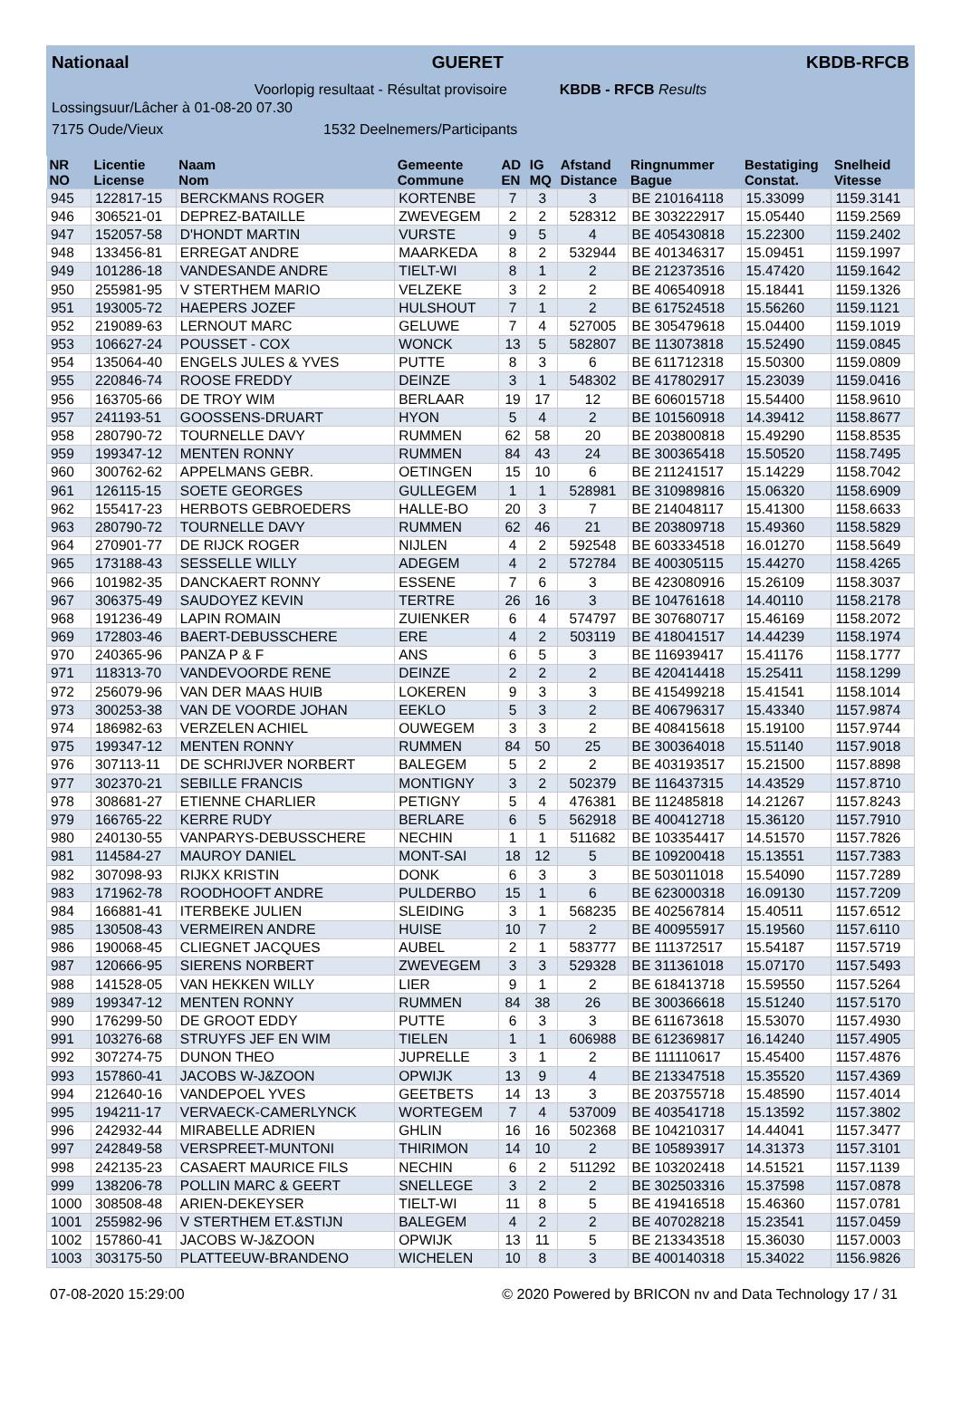Nationaal GUERET KBDB-RFCB
Voorlopig resultaat - Résultat provisoire KBDB - RFCB Results
Lossingsuur/Lâcher à 01-08-20 07.30
7175 Oude/Vieux 1532 Deelnemers/Participants
| NR NO | Licentie License | Naam Nom | Gemeente Commune | AD EN | IG MQ | Afstand Distance | Ringnummer Bague | Bestatiging Constat. | Snelheid Vitesse |
| --- | --- | --- | --- | --- | --- | --- | --- | --- | --- |
| 945 | 122817-15 | BERCKMANS ROGER | KORTENBE | 7 | 3 | 3 | BE 210164118 | 15.33099 | 1159.3141 |
| 946 | 306521-01 | DEPREZ-BATAILLE | ZWEVEGEM | 2 | 2 | 528312 | BE 303222917 | 15.05440 | 1159.2569 |
| 947 | 152057-58 | D'HONDT MARTIN | VURSTE | 9 | 5 | 4 | BE 405430818 | 15.22300 | 1159.2402 |
| 948 | 133456-81 | ERREGAT ANDRE | MAARKEDA | 8 | 2 | 532944 | BE 401346317 | 15.09451 | 1159.1997 |
| 949 | 101286-18 | VANDESANDE ANDRE | TIELT-WI | 8 | 1 | 2 | BE 212373516 | 15.47420 | 1159.1642 |
| 950 | 255981-95 | V STERTHEM MARIO | VELZEKE | 3 | 2 | 2 | BE 406540918 | 15.18441 | 1159.1326 |
| 951 | 193005-72 | HAEPERS JOZEF | HULSHOUT | 7 | 1 | 2 | BE 617524518 | 15.56260 | 1159.1121 |
| 952 | 219089-63 | LERNOUT MARC | GELUWE | 7 | 4 | 527005 | BE 305479618 | 15.04400 | 1159.1019 |
| 953 | 106627-24 | POUSSET - COX | WONCK | 13 | 5 | 582807 | BE 113073818 | 15.52490 | 1159.0845 |
| 954 | 135064-40 | ENGELS JULES & YVES | PUTTE | 8 | 3 | 6 | BE 611712318 | 15.50300 | 1159.0809 |
| 955 | 220846-74 | ROOSE FREDDY | DEINZE | 3 | 1 | 548302 | BE 417802917 | 15.23039 | 1159.0416 |
| 956 | 163705-66 | DE TROY WIM | BERLAAR | 19 | 17 | 12 | BE 606015718 | 15.54400 | 1158.9610 |
| 957 | 241193-51 | GOOSSENS-DRUART | HYON | 5 | 4 | 2 | BE 101560918 | 14.39412 | 1158.8677 |
| 958 | 280790-72 | TOURNELLE DAVY | RUMMEN | 62 | 58 | 20 | BE 203800818 | 15.49290 | 1158.8535 |
| 959 | 199347-12 | MENTEN RONNY | RUMMEN | 84 | 43 | 24 | BE 300365418 | 15.50520 | 1158.7495 |
| 960 | 300762-62 | APPELMANS GEBR. | OETINGEN | 15 | 10 | 6 | BE 211241517 | 15.14229 | 1158.7042 |
| 961 | 126115-15 | SOETE GEORGES | GULLEGEM | 1 | 1 | 528981 | BE 310989816 | 15.06320 | 1158.6909 |
| 962 | 155417-23 | HERBOTS GEBROEDERS | HALLE-BO | 20 | 3 | 7 | BE 214048117 | 15.41300 | 1158.6633 |
| 963 | 280790-72 | TOURNELLE DAVY | RUMMEN | 62 | 46 | 21 | BE 203809718 | 15.49360 | 1158.5829 |
| 964 | 270901-77 | DE RIJCK ROGER | NIJLEN | 4 | 2 | 592548 | BE 603334518 | 16.01270 | 1158.5649 |
| 965 | 173188-43 | SESSELLE WILLY | ADEGEM | 4 | 2 | 572784 | BE 400305115 | 15.44270 | 1158.4265 |
| 966 | 101982-35 | DANCKAERT RONNY | ESSENE | 7 | 6 | 3 | BE 423080916 | 15.26109 | 1158.3037 |
| 967 | 306375-49 | SAUDOYEZ KEVIN | TERTRE | 26 | 16 | 3 | BE 104761618 | 14.40110 | 1158.2178 |
| 968 | 191236-49 | LAPIN ROMAIN | ZUIENKER | 6 | 4 | 574797 | BE 307680717 | 15.46169 | 1158.2072 |
| 969 | 172803-46 | BAERT-DEBUSSCHERE | ERE | 4 | 2 | 503119 | BE 418041517 | 14.44239 | 1158.1974 |
| 970 | 240365-96 | PANZA P & F | ANS | 6 | 5 | 3 | BE 116939417 | 15.41176 | 1158.1777 |
| 971 | 118313-70 | VANDEVOORDE RENE | DEINZE | 2 | 2 | 2 | BE 420414418 | 15.25411 | 1158.1299 |
| 972 | 256079-96 | VAN DER MAAS HUIB | LOKEREN | 9 | 3 | 3 | BE 415499218 | 15.41541 | 1158.1014 |
| 973 | 300253-38 | VAN DE VOORDE JOHAN | EEKLO | 5 | 3 | 2 | BE 406796317 | 15.43340 | 1157.9874 |
| 974 | 186982-63 | VERZELEN ACHIEL | OUWEGEM | 3 | 3 | 2 | BE 408415618 | 15.19100 | 1157.9744 |
| 975 | 199347-12 | MENTEN RONNY | RUMMEN | 84 | 50 | 25 | BE 300364018 | 15.51140 | 1157.9018 |
| 976 | 307113-11 | DE SCHRIJVER NORBERT | BALEGEM | 5 | 2 | 2 | BE 403193517 | 15.21500 | 1157.8898 |
| 977 | 302370-21 | SEBILLE FRANCIS | MONTIGNY | 3 | 2 | 502379 | BE 116437315 | 14.43529 | 1157.8710 |
| 978 | 308681-27 | ETIENNE CHARLIER | PETIGNY | 5 | 4 | 476381 | BE 112485818 | 14.21267 | 1157.8243 |
| 979 | 166765-22 | KERRE RUDY | BERLARE | 6 | 5 | 562918 | BE 400412718 | 15.36120 | 1157.7910 |
| 980 | 240130-55 | VANPARYS-DEBUSSCHERE | NECHIN | 1 | 1 | 511682 | BE 103354417 | 14.51570 | 1157.7826 |
| 981 | 114584-27 | MAUROY DANIEL | MONT-SAI | 18 | 12 | 5 | BE 109200418 | 15.13551 | 1157.7383 |
| 982 | 307098-93 | RIJKX KRISTIN | DONK | 6 | 3 | 3 | BE 503011018 | 15.54090 | 1157.7289 |
| 983 | 171962-78 | ROODHOOFT ANDRE | PULDERBO | 15 | 1 | 6 | BE 623000318 | 16.09130 | 1157.7209 |
| 984 | 166881-41 | ITERBEKE JULIEN | SLEIDING | 3 | 1 | 568235 | BE 402567814 | 15.40511 | 1157.6512 |
| 985 | 130508-43 | VERMEIREN ANDRE | HUISE | 10 | 7 | 2 | BE 400955917 | 15.19560 | 1157.6110 |
| 986 | 190068-45 | CLIEGNET JACQUES | AUBEL | 2 | 1 | 583777 | BE 111372517 | 15.54187 | 1157.5719 |
| 987 | 120666-95 | SIERENS NORBERT | ZWEVEGEM | 3 | 3 | 529328 | BE 311361018 | 15.07170 | 1157.5493 |
| 988 | 141528-05 | VAN HEKKEN WILLY | LIER | 9 | 1 | 2 | BE 618413718 | 15.59550 | 1157.5264 |
| 989 | 199347-12 | MENTEN RONNY | RUMMEN | 84 | 38 | 26 | BE 300366618 | 15.51240 | 1157.5170 |
| 990 | 176299-50 | DE GROOT EDDY | PUTTE | 6 | 3 | 3 | BE 611673618 | 15.53070 | 1157.4930 |
| 991 | 103276-68 | STRUYFS JEF EN WIM | TIELEN | 1 | 1 | 606988 | BE 612369817 | 16.14240 | 1157.4905 |
| 992 | 307274-75 | DUNON THEO | JUPRELLE | 3 | 1 | 2 | BE 111110617 | 15.45400 | 1157.4876 |
| 993 | 157860-41 | JACOBS W-J&ZOON | OPWIJK | 13 | 9 | 4 | BE 213347518 | 15.35520 | 1157.4369 |
| 994 | 212640-16 | VANDEPOEL YVES | GEETBETS | 14 | 13 | 3 | BE 203755718 | 15.48590 | 1157.4014 |
| 995 | 194211-17 | VERVAECK-CAMERLYNCK | WORTEGEM | 7 | 4 | 537009 | BE 403541718 | 15.13592 | 1157.3802 |
| 996 | 242932-44 | MIRABELLE ADRIEN | GHLIN | 16 | 16 | 502368 | BE 104210317 | 14.44041 | 1157.3477 |
| 997 | 242849-58 | VERSPREET-MUNTONI | THIRIMON | 14 | 10 | 2 | BE 105893917 | 14.31373 | 1157.3101 |
| 998 | 242135-23 | CASAERT MAURICE FILS | NECHIN | 6 | 2 | 511292 | BE 103202418 | 14.51521 | 1157.1139 |
| 999 | 138206-78 | POLLIN MARC & GEERT | SNELLEGE | 3 | 2 | 2 | BE 302503316 | 15.37598 | 1157.0878 |
| 1000 | 308508-48 | ARIEN-DEKEYSER | TIELT-WI | 11 | 8 | 5 | BE 419416518 | 15.46360 | 1157.0781 |
| 1001 | 255982-96 | V STERTHEM ET.&STIJN | BALEGEM | 4 | 2 | 2 | BE 407028218 | 15.23541 | 1157.0459 |
| 1002 | 157860-41 | JACOBS W-J&ZOON | OPWIJK | 13 | 11 | 5 | BE 213343518 | 15.36030 | 1157.0003 |
| 1003 | 303175-50 | PLATTEEUW-BRANDENO | WICHELEN | 10 | 8 | 3 | BE 400140318 | 15.34022 | 1156.9826 |
07-08-2020 15:29:00 © 2020 Powered by BRICON nv and Data Technology 17 / 31